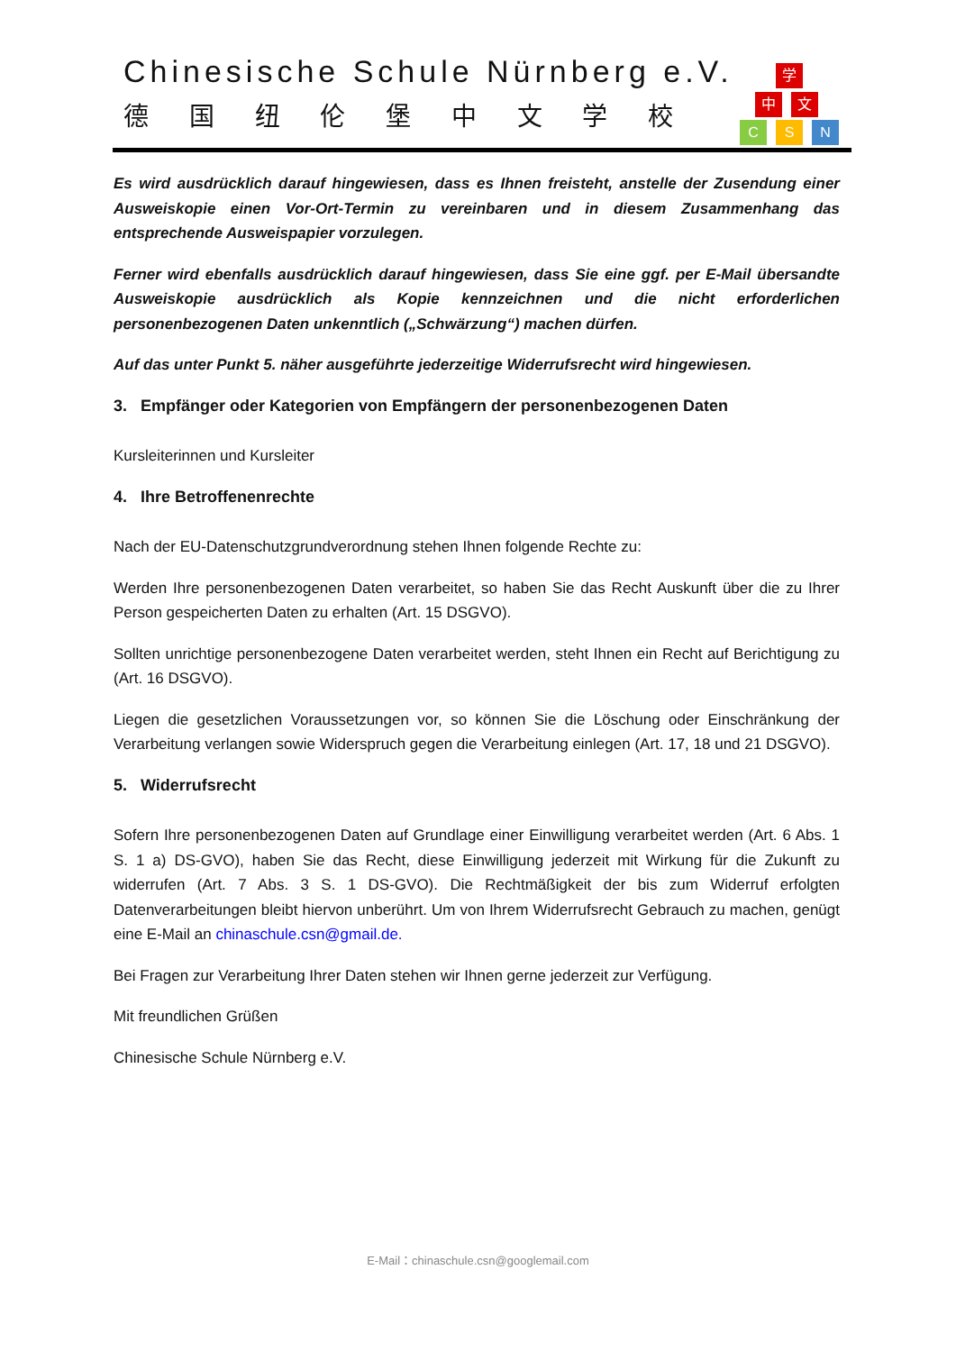Chinesische Schule Nürnberg e.V.
德国纽伦堡中文学校
学
中 文
C S N
Es wird ausdrücklich darauf hingewiesen, dass es Ihnen freisteht, anstelle der Zusendung einer Ausweiskopie einen Vor-Ort-Termin zu vereinbaren und in diesem Zusammenhang das entsprechende Ausweispapier vorzulegen.
Ferner wird ebenfalls ausdrücklich darauf hingewiesen, dass Sie eine ggf. per E-Mail übersandte Ausweiskopie ausdrücklich als Kopie kennzeichnen und die nicht erforderlichen personenbezogenen Daten unkenntlich („Schwärzung“) machen dürfen.
Auf das unter Punkt 5. näher ausgeführte jederzeitige Widerrufsrecht wird hingewiesen.
3. Empfänger oder Kategorien von Empfängern der personenbezogenen Daten
Kursleiterinnen und Kursleiter
4. Ihre Betroffenenrechte
Nach der EU-Datenschutzgrundverordnung stehen Ihnen folgende Rechte zu:
Werden Ihre personenbezogenen Daten verarbeitet, so haben Sie das Recht Auskunft über die zu Ihrer Person gespeicherten Daten zu erhalten (Art. 15 DSGVO).
Sollten unrichtige personenbezogene Daten verarbeitet werden, steht Ihnen ein Recht auf Berichtigung zu (Art. 16 DSGVO).
Liegen die gesetzlichen Voraussetzungen vor, so können Sie die Löschung oder Einschränkung der Verarbeitung verlangen sowie Widerspruch gegen die Verarbeitung einlegen (Art. 17, 18 und 21 DSGVO).
5. Widerrufsrecht
Sofern Ihre personenbezogenen Daten auf Grundlage einer Einwilligung verarbeitet werden (Art. 6 Abs. 1 S. 1 a) DS-GVO), haben Sie das Recht, diese Einwilligung jederzeit mit Wirkung für die Zukunft zu widerrufen (Art. 7 Abs. 3 S. 1 DS-GVO). Die Rechtmäßigkeit der bis zum Widerruf erfolgten Datenverarbeitungen bleibt hiervon unberührt. Um von Ihrem Widerrufsrecht Gebrauch zu machen, genügt eine E-Mail an chinaschule.csn@gmail.de.
Bei Fragen zur Verarbeitung Ihrer Daten stehen wir Ihnen gerne jederzeit zur Verfügung.
Mit freundlichen Grüßen
Chinesische Schule Nürnberg e.V.
E-Mail：chinaschule.csn@googlemail.com